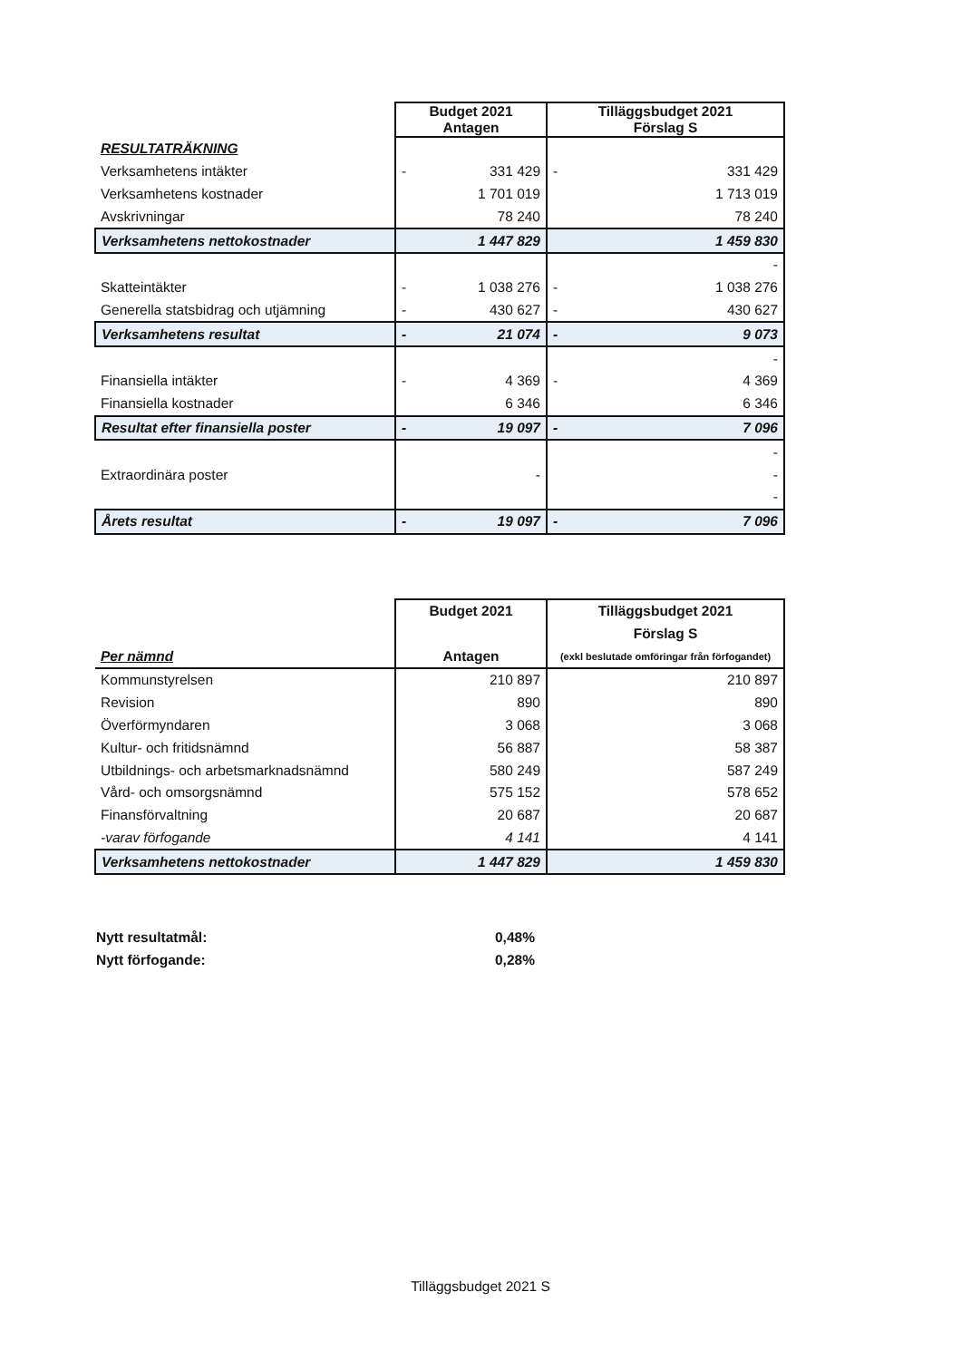| | Budget 2021 Antagen | Tilläggsbudget 2021 Förslag S |
| --- | --- | --- |
| RESULTATRÄKNING | | |
| Verksamhetens intäkter | - 331 429 | - 331 429 |
| Verksamhetens kostnader | 1 701 019 | 1 713 019 |
| Avskrivningar | 78 240 | 78 240 |
| Verksamhetens nettokostnader | 1 447 829 | 1 459 830 |
| | | - |
| Skatteintäkter | - 1 038 276 | - 1 038 276 |
| Generella statsbidrag och utjämning | - 430 627 | - 430 627 |
| Verksamhetens resultat | - 21 074 | - 9 073 |
| | | - |
| Finansiella intäkter | - 4 369 | - 4 369 |
| Finansiella kostnader | 6 346 | 6 346 |
| Resultat efter finansiella poster | - 19 097 | - 7 096 |
| | | - |
| Extraordinära poster | - | - |
| | | - |
| Årets resultat | - 19 097 | - 7 096 |
| | Budget 2021 | Tilläggsbudget 2021 |
| --- | --- | --- |
| | | Förslag S |
| Per nämnd | Antagen | (exkl beslutade omföringar från förfogandet) |
| Kommunstyrelsen | 210 897 | 210 897 |
| Revision | 890 | 890 |
| Överförmyndaren | 3 068 | 3 068 |
| Kultur- och fritidsnämnd | 56 887 | 58 387 |
| Utbildnings- och arbetsmarknadsnämnd | 580 249 | 587 249 |
| Vård- och omsorgsnämnd | 575 152 | 578 652 |
| Finansförvaltning | 20 687 | 20 687 |
| -varav förfogande | 4 141 | 4 141 |
| Verksamhetens nettokostnader | 1 447 829 | 1 459 830 |
Nytt resultatmål: 0,48%
Nytt förfogande: 0,28%
Tilläggsbudget 2021 S